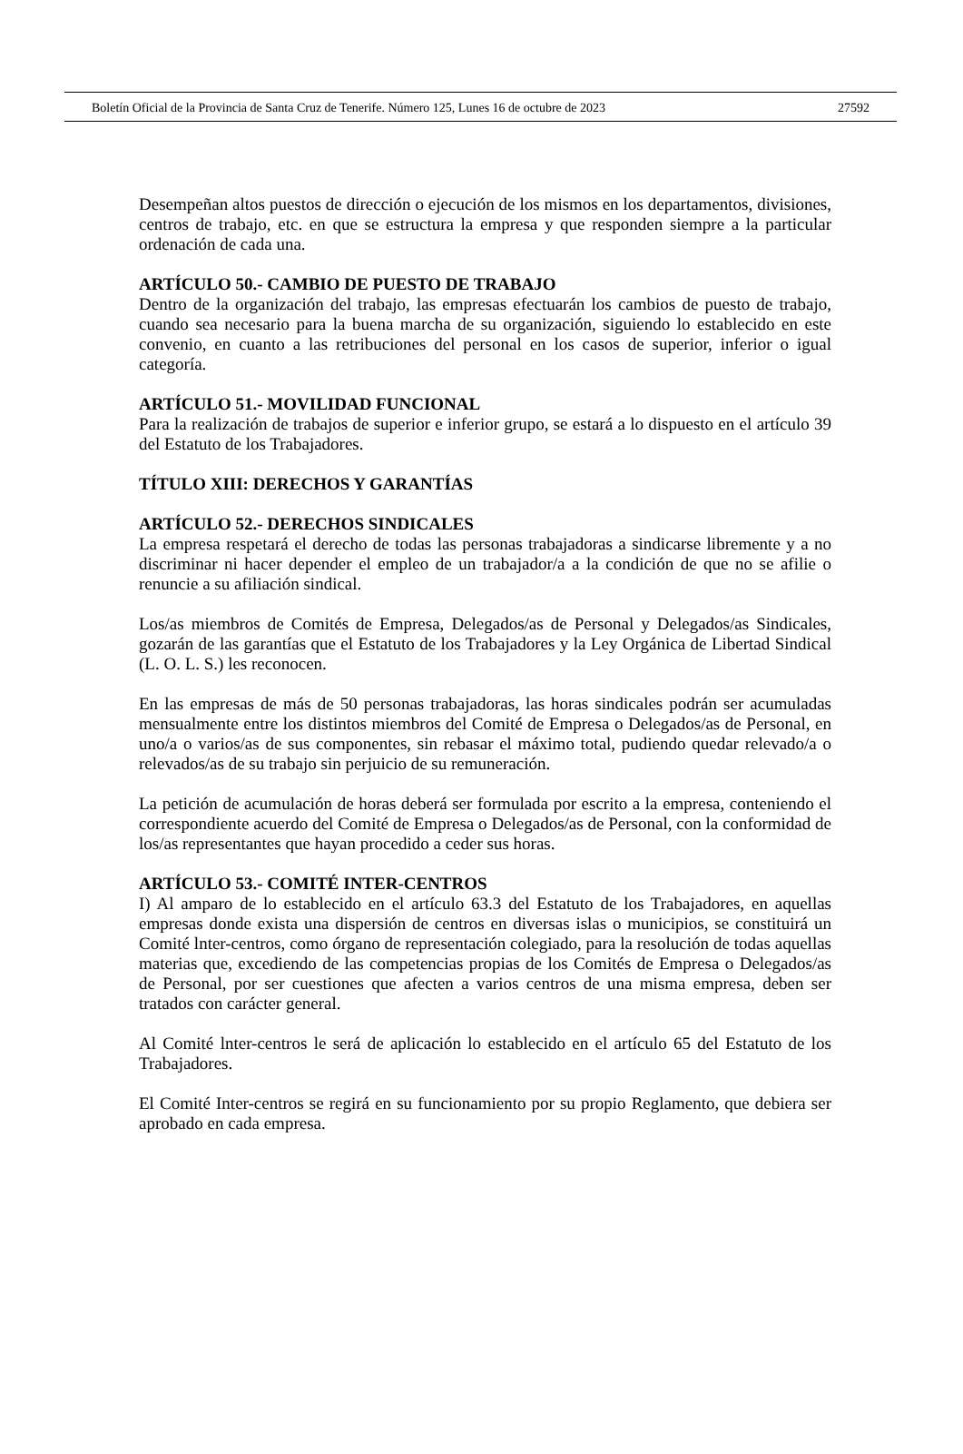Boletín Oficial de la Provincia de Santa Cruz de Tenerife. Número 125, Lunes 16 de octubre de 2023 27592
Desempeñan altos puestos de dirección o ejecución de los mismos en los departamentos, divisiones, centros de trabajo, etc. en que se estructura la empresa y que responden siempre a la particular ordenación de cada una.
ARTÍCULO 50.- CAMBIO DE PUESTO DE TRABAJO
Dentro de la organización del trabajo, las empresas efectuarán los cambios de puesto de trabajo, cuando sea necesario para la buena marcha de su organización, siguiendo lo establecido en este convenio, en cuanto a las retribuciones del personal en los casos de superior, inferior o igual categoría.
ARTÍCULO 51.- MOVILIDAD FUNCIONAL
Para la realización de trabajos de superior e inferior grupo, se estará a lo dispuesto en el artículo 39 del Estatuto de los Trabajadores.
TÍTULO XIII: DERECHOS Y GARANTÍAS
ARTÍCULO 52.- DERECHOS SINDICALES
La empresa respetará el derecho de todas las personas trabajadoras a sindicarse libremente y a no discriminar ni hacer depender el empleo de un trabajador/a a la condición de que no se afilie o renuncie a su afiliación sindical.
Los/as miembros de Comités de Empresa, Delegados/as de Personal y Delegados/as Sindicales, gozarán de las garantías que el Estatuto de los Trabajadores y la Ley Orgánica de Libertad Sindical (L. O. L. S.) les reconocen.
En las empresas de más de 50 personas trabajadoras, las horas sindicales podrán ser acumuladas mensualmente entre los distintos miembros del Comité de Empresa o Delegados/as de Personal, en uno/a o varios/as de sus componentes, sin rebasar el máximo total, pudiendo quedar relevado/a o relevados/as de su trabajo sin perjuicio de su remuneración.
La petición de acumulación de horas deberá ser formulada por escrito a la empresa, conteniendo el correspondiente acuerdo del Comité de Empresa o Delegados/as de Personal, con la conformidad de los/as representantes que hayan procedido a ceder sus horas.
ARTÍCULO 53.- COMITÉ INTER-CENTROS
I) Al amparo de lo establecido en el artículo 63.3 del Estatuto de los Trabajadores, en aquellas empresas donde exista una dispersión de centros en diversas islas o municipios, se constituirá un Comité lnter-centros, como órgano de representación colegiado, para la resolución de todas aquellas materias que, excediendo de las competencias propias de los Comités de Empresa o Delegados/as de Personal, por ser cuestiones que afecten a varios centros de una misma empresa, deben ser tratados con carácter general.
Al Comité lnter-centros le será de aplicación lo establecido en el artículo 65 del Estatuto de los Trabajadores.
El Comité Inter-centros se regirá en su funcionamiento por su propio Reglamento, que debiera ser aprobado en cada empresa.